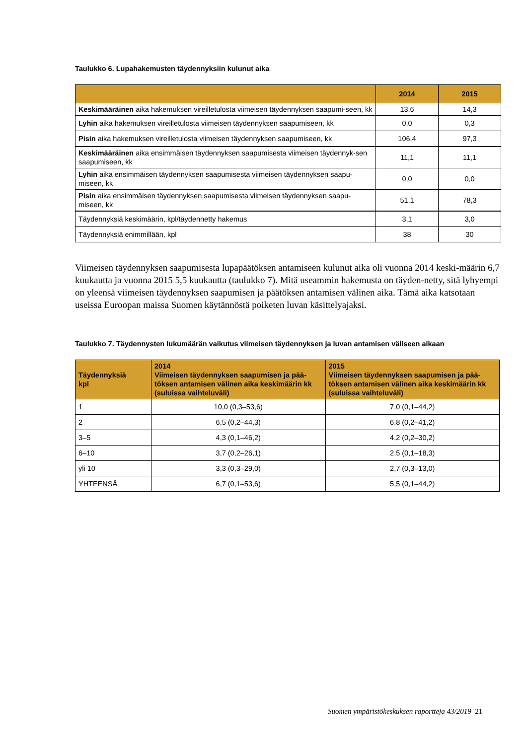Taulukko 6. Lupahakemusten täydennyksiin kulunut aika
| | 2014 | 2015 |
| --- | --- | --- |
| Keskimääräinen aika hakemuksen vireilletulosta viimeisen täydennyksen saapumi-seen, kk | 13,6 | 14,3 |
| Lyhin aika hakemuksen vireilletulosta viimeisen täydennyksen saapumiseen, kk | 0,0 | 0,3 |
| Pisin aika hakemuksen vireilletulosta viimeisen täydennyksen saapumiseen, kk | 106,4 | 97,3 |
| Keskimääräinen aika ensimmäisen täydennyksen saapumisesta viimeisen täydennyk-sen saapumiseen, kk | 11,1 | 11,1 |
| Lyhin aika ensimmäisen täydennyksen saapumisesta viimeisen täydennyksen saapu-miseen, kk | 0,0 | 0,0 |
| Pisin aika ensimmäisen täydennyksen saapumisesta viimeisen täydennyksen saapu-miseen, kk | 51,1 | 78,3 |
| Täydennyksiä keskimäärin, kpl/täydennetty hakemus | 3,1 | 3,0 |
| Täydennyksiä enimmillään, kpl | 38 | 30 |
Viimeisen täydennyksen saapumisesta lupapäätöksen antamiseen kulunut aika oli vuonna 2014 keski-määrin 6,7 kuukautta ja vuonna 2015 5,5 kuukautta (taulukko 7). Mitä useammin hakemusta on täyden-netty, sitä lyhyempi on yleensä viimeisen täydennyksen saapumisen ja päätöksen antamisen välinen aika. Tämä aika katsotaan useissa Euroopan maissa Suomen käytännöstä poiketen luvan käsittelyajaksi.
Taulukko 7. Täydennysten lukumäärän vaikutus viimeisen täydennyksen ja luvan antamisen väliseen aikaan
| Täydennyksiä kpl | 2014 Viimeisen täydennyksen saapumisen ja pää-töksen antamisen välinen aika keskimäärin kk (suluissa vaihteluväli) | 2015 Viimeisen täydennyksen saapumisen ja pää-töksen antamisen välinen aika keskimäärin kk (suluissa vaihteluväli) |
| --- | --- | --- |
| 1 | 10,0 (0,3–53,6) | 7,0 (0,1–44,2) |
| 2 | 6,5 (0,2–44,3) | 6,8 (0,2–41,2) |
| 3–5 | 4,3 (0,1–46,2) | 4,2 (0,2–30,2) |
| 6–10 | 3,7 (0,2–26,1) | 2,5 (0,1–18,3) |
| yli 10 | 3,3 (0,3–29,0) | 2,7 (0,3–13,0) |
| YHTEENSÄ | 6,7 (0,1–53,6) | 5,5 (0,1–44,2) |
Suomen ympäristökeskuksen raportteja 43/2019 21